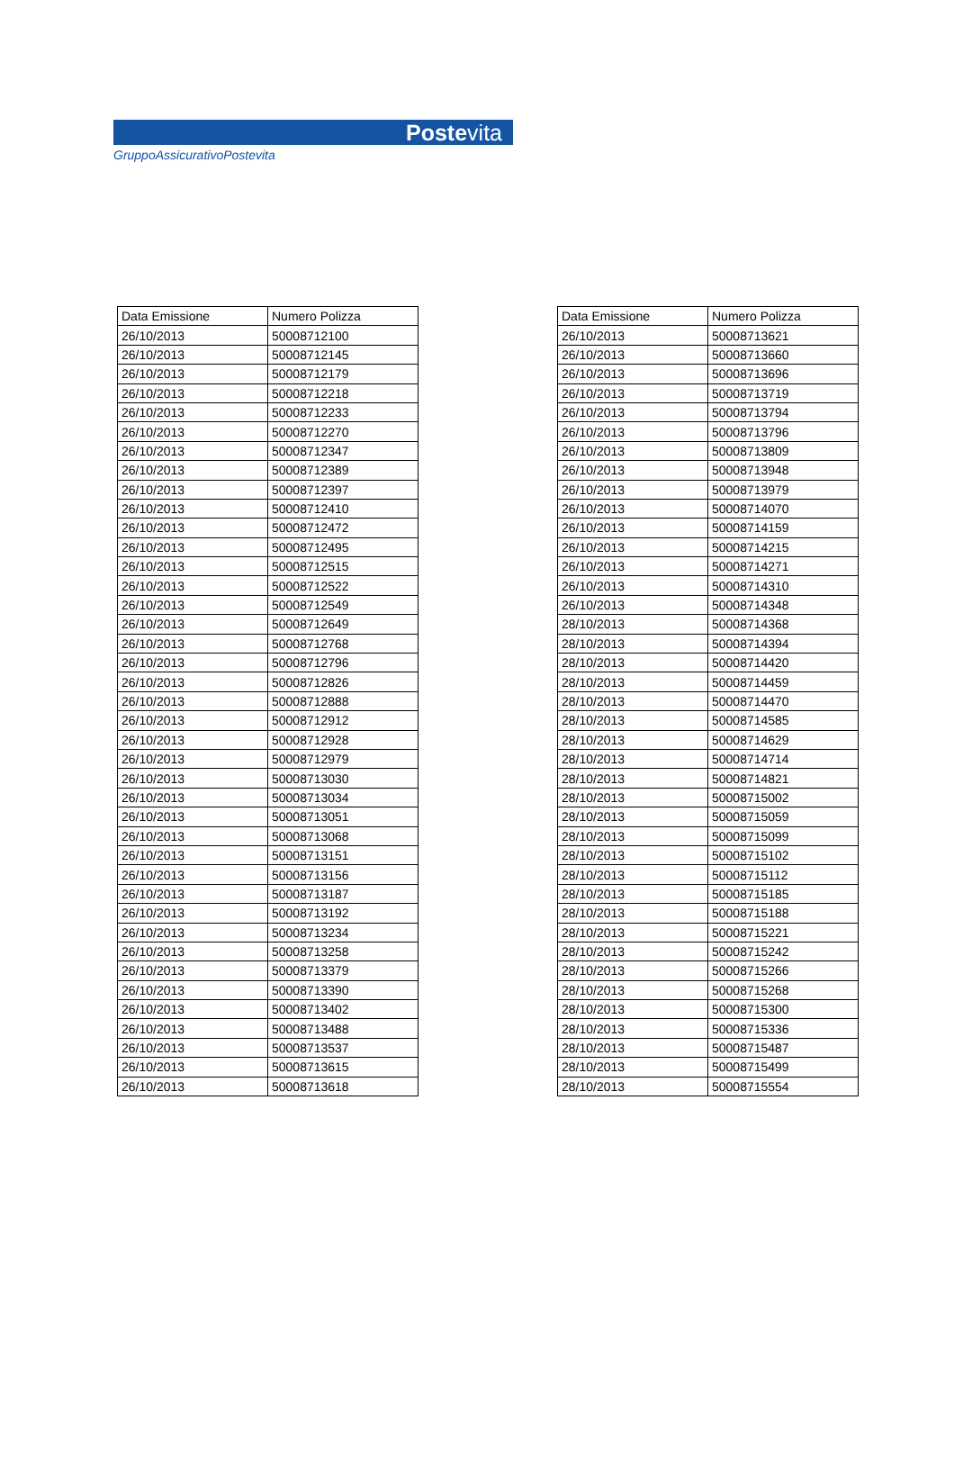Postevita
GruppoAssicurativoPostevita
| Data Emissione | Numero Polizza |
| --- | --- |
| 26/10/2013 | 50008712100 |
| 26/10/2013 | 50008712145 |
| 26/10/2013 | 50008712179 |
| 26/10/2013 | 50008712218 |
| 26/10/2013 | 50008712233 |
| 26/10/2013 | 50008712270 |
| 26/10/2013 | 50008712347 |
| 26/10/2013 | 50008712389 |
| 26/10/2013 | 50008712397 |
| 26/10/2013 | 50008712410 |
| 26/10/2013 | 50008712472 |
| 26/10/2013 | 50008712495 |
| 26/10/2013 | 50008712515 |
| 26/10/2013 | 50008712522 |
| 26/10/2013 | 50008712549 |
| 26/10/2013 | 50008712649 |
| 26/10/2013 | 50008712768 |
| 26/10/2013 | 50008712796 |
| 26/10/2013 | 50008712826 |
| 26/10/2013 | 50008712888 |
| 26/10/2013 | 50008712912 |
| 26/10/2013 | 50008712928 |
| 26/10/2013 | 50008712979 |
| 26/10/2013 | 50008713030 |
| 26/10/2013 | 50008713034 |
| 26/10/2013 | 50008713051 |
| 26/10/2013 | 50008713068 |
| 26/10/2013 | 50008713151 |
| 26/10/2013 | 50008713156 |
| 26/10/2013 | 50008713187 |
| 26/10/2013 | 50008713192 |
| 26/10/2013 | 50008713234 |
| 26/10/2013 | 50008713258 |
| 26/10/2013 | 50008713379 |
| 26/10/2013 | 50008713390 |
| 26/10/2013 | 50008713402 |
| 26/10/2013 | 50008713488 |
| 26/10/2013 | 50008713537 |
| 26/10/2013 | 50008713615 |
| 26/10/2013 | 50008713618 |
| Data Emissione | Numero Polizza |
| --- | --- |
| 26/10/2013 | 50008713621 |
| 26/10/2013 | 50008713660 |
| 26/10/2013 | 50008713696 |
| 26/10/2013 | 50008713719 |
| 26/10/2013 | 50008713794 |
| 26/10/2013 | 50008713796 |
| 26/10/2013 | 50008713809 |
| 26/10/2013 | 50008713948 |
| 26/10/2013 | 50008713979 |
| 26/10/2013 | 50008714070 |
| 26/10/2013 | 50008714159 |
| 26/10/2013 | 50008714215 |
| 26/10/2013 | 50008714271 |
| 26/10/2013 | 50008714310 |
| 26/10/2013 | 50008714348 |
| 28/10/2013 | 50008714368 |
| 28/10/2013 | 50008714394 |
| 28/10/2013 | 50008714420 |
| 28/10/2013 | 50008714459 |
| 28/10/2013 | 50008714470 |
| 28/10/2013 | 50008714585 |
| 28/10/2013 | 50008714629 |
| 28/10/2013 | 50008714714 |
| 28/10/2013 | 50008714821 |
| 28/10/2013 | 50008715002 |
| 28/10/2013 | 50008715059 |
| 28/10/2013 | 50008715099 |
| 28/10/2013 | 50008715102 |
| 28/10/2013 | 50008715112 |
| 28/10/2013 | 50008715185 |
| 28/10/2013 | 50008715188 |
| 28/10/2013 | 50008715221 |
| 28/10/2013 | 50008715242 |
| 28/10/2013 | 50008715266 |
| 28/10/2013 | 50008715268 |
| 28/10/2013 | 50008715300 |
| 28/10/2013 | 50008715336 |
| 28/10/2013 | 50008715487 |
| 28/10/2013 | 50008715499 |
| 28/10/2013 | 50008715554 |